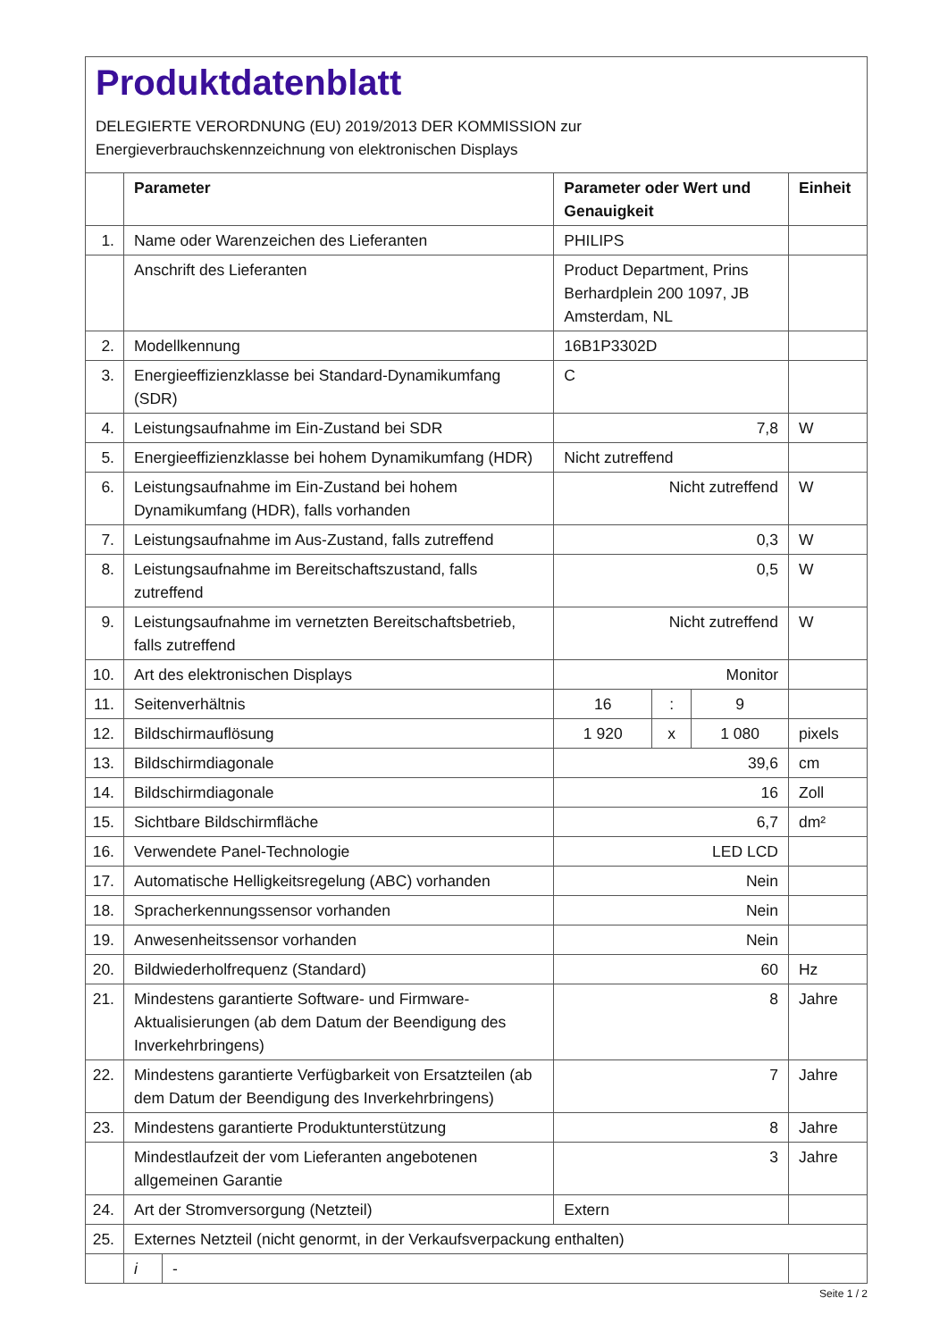Produktdatenblatt
DELEGIERTE VERORDNUNG (EU) 2019/2013 DER KOMMISSION zur
Energieverbrauchskennzeichnung von elektronischen Displays
| | Parameter | | Parameter oder Wert und Genauigkeit | | | Einheit |
| --- | --- | --- | --- | --- | --- | --- |
| 1. | Name oder Warenzeichen des Lieferanten | | PHILIPS | | | |
| | Anschrift des Lieferanten | | Product Department, Prins Berhardplein 200 1097, JB Amsterdam, NL | | | |
| 2. | Modellkennung | | 16B1P3302D | | | |
| 3. | Energieeffizienzklasse bei Standard-Dynamikumfang (SDR) | | C | | | |
| 4. | Leistungsaufnahme im Ein-Zustand bei SDR | | 7,8 | | | W |
| 5. | Energieeffizienzklasse bei hohem Dynamikumfang (HDR) | | Nicht zutreffend | | | |
| 6. | Leistungsaufnahme im Ein-Zustand bei hohem Dynamikumfang (HDR), falls vorhanden | | Nicht zutreffend | | | W |
| 7. | Leistungsaufnahme im Aus-Zustand, falls zutreffend | | 0,3 | | | W |
| 8. | Leistungsaufnahme im Bereitschaftszustand, falls zutreffend | | 0,5 | | | W |
| 9. | Leistungsaufnahme im vernetzten Bereitschaftsbetrieb, falls zutreffend | | Nicht zutreffend | | | W |
| 10. | Art des elektronischen Displays | | Monitor | | | |
| 11. | Seitenverhältnis | | 16 | : | 9 | |
| 12. | Bildschirmauflösung | | 1 920 | x | 1 080 | pixels |
| 13. | Bildschirmdiagonale | | 39,6 | | | cm |
| 14. | Bildschirmdiagonale | | 16 | | | Zoll |
| 15. | Sichtbare Bildschirmfläche | | 6,7 | | | dm² |
| 16. | Verwendete Panel-Technologie | | LED LCD | | | |
| 17. | Automatische Helligkeitsregelung (ABC) vorhanden | | Nein | | | |
| 18. | Spracherkennungssensor vorhanden | | Nein | | | |
| 19. | Anwesenheitssensor vorhanden | | Nein | | | |
| 20. | Bildwiederholfrequenz (Standard) | | 60 | | | Hz |
| 21. | Mindestens garantierte Software- und Firmware-Aktualisierungen (ab dem Datum der Beendigung des Inverkehrbringens) | | 8 | | | Jahre |
| 22. | Mindestens garantierte Verfügbarkeit von Ersatzteilen (ab dem Datum der Beendigung des Inverkehrbringens) | | 7 | | | Jahre |
| 23. | Mindestens garantierte Produktunterstützung | | 8 | | | Jahre |
| | Mindestlaufzeit der vom Lieferanten angebotenen allgemeinen Garantie | | 3 | | | Jahre |
| 24. | Art der Stromversorgung (Netzteil) | | Extern | | | |
| 25. | Externes Netzteil (nicht genormt, in der Verkaufsverpackung enthalten) | | | | | |
| | i | - | | | | |
Seite 1 / 2